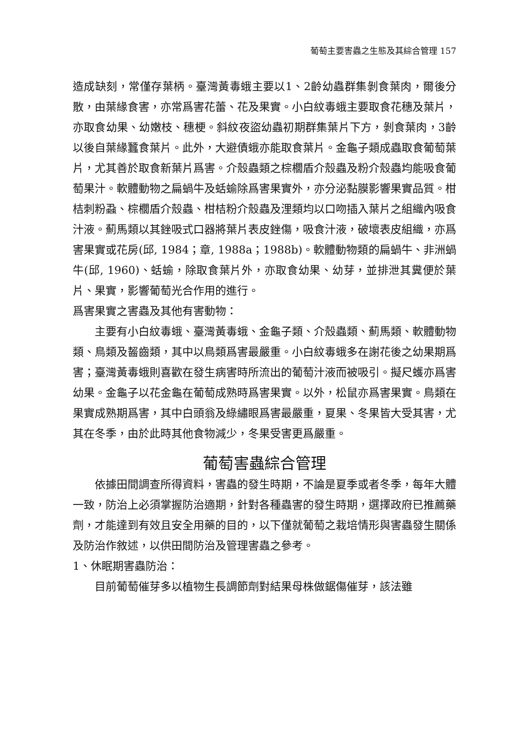葡萄主要害蟲之生態及其綜合管理 157
造成缺刻，常僅存葉柄。臺灣黃毒蛾主要以1、2齡幼蟲群集剝食葉肉，爾後分散，由葉緣食害，亦常爲害花蕾、花及果實。小白紋毒蛾主要取食花穗及葉片，亦取食幼果、幼嫩枝、穗梗。斜紋夜盜幼蟲初期群集葉片下方，剝食葉肉，3齡以後自葉緣蠶食葉片。此外，大避債蛾亦能取食葉片。金龜子類成蟲取食葡萄葉片，尤其善於取食新葉片爲害。介殼蟲類之棕櫚盾介殼蟲及粉介殼蟲均能吸食葡萄果汁。軟體動物之扁蝸牛及蛞蝓除爲害果實外，亦分泌黏膜影響果實品質。柑桔刺粉蝨、棕櫚盾介殼蟲、柑桔粉介殼蟲及浬類均以口吻插入葉片之組織內吸食汁液。薊馬類以其銼吸式口器將葉片表皮銼傷，吸食汁液，破壞表皮組織，亦爲害果實或花房(邱, 1984；章, 1988a；1988b)。軟體動物類的扁蝸牛、非洲蝸牛(邱, 1960)、蛞蝓，除取食葉片外，亦取食幼果、幼芽，並排泄其糞便於葉片、果實，影響葡萄光合作用的進行。
爲害果實之害蟲及其他有害動物：
主要有小白紋毒蛾、臺灣黃毒蛾、金龜子類、介殼蟲類、薊馬類、軟體動物類、鳥類及齧齒類，其中以鳥類爲害最嚴重。小白紋毒蛾多在謝花後之幼果期爲害；臺灣黃毒蛾則喜歡在發生病害時所流出的葡萄汁液而被吸引。擬尺蠖亦爲害幼果。金龜子以花金龜在葡萄成熟時爲害果實。以外，松鼠亦爲害果實。鳥類在果實成熟期爲害，其中白頭翁及綠繡眼爲害最嚴重，夏果、冬果皆大受其害，尤其在冬季，由於此時其他食物減少，冬果受害更爲嚴重。
葡萄害蟲綜合管理
依據田間調查所得資料，害蟲的發生時期，不論是夏季或者冬季，每年大體一致，防治上必須掌握防治適期，針對各種蟲害的發生時期，選擇政府已推薦藥劑，才能達到有效且安全用藥的目的，以下僅就葡萄之栽培情形與害蟲發生關係及防治作敘述，以供田間防治及管理害蟲之參考。
1、休眠期害蟲防治：
目前葡萄催芽多以植物生長調節劑對結果母株做鋸傷催芽，該法雖